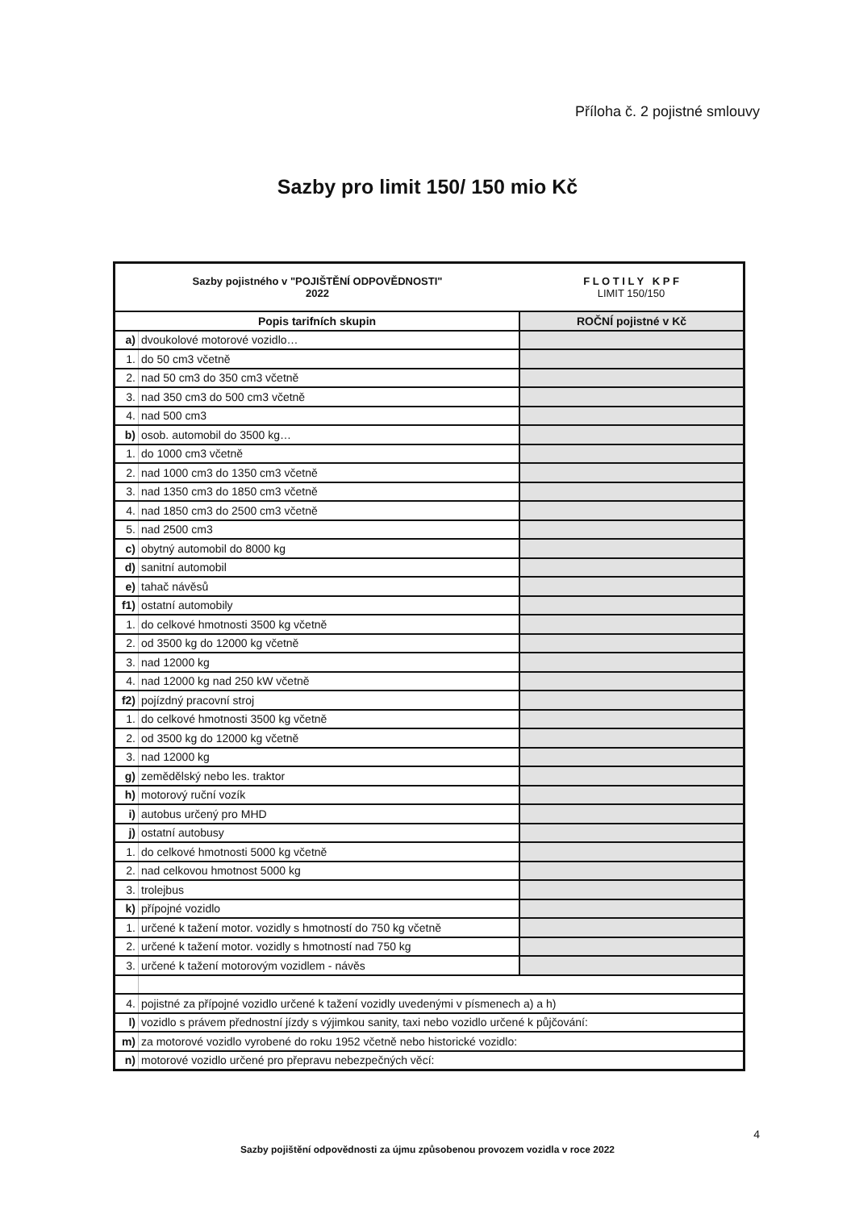Příloha č. 2 pojistné smlouvy
Sazby pro limit 150/ 150 mio Kč
| Sazby pojistného v "POJIŠTĚNÍ ODPOVĚDNOSTI" 2022 | | F L O T I L Y K P F LIMIT 150/150 |
| Popis tarifních skupin | | ROČNÍ pojistné v Kč |
| a) | dvoukolové motorové vozidlo… | |
| 1. | do 50 cm3 včetně | |
| 2. | nad 50 cm3 do 350 cm3 včetně | |
| 3. | nad 350 cm3 do 500 cm3 včetně | |
| 4. | nad 500 cm3 | |
| b) | osob. automobil do 3500 kg… | |
| 1. | do 1000 cm3 včetně | |
| 2. | nad 1000 cm3 do 1350 cm3 včetně | |
| 3. | nad 1350 cm3 do 1850 cm3 včetně | |
| 4. | nad 1850 cm3 do 2500 cm3 včetně | |
| 5. | nad 2500 cm3 | |
| c) | obytný automobil do 8000 kg | |
| d) | sanitní automobil | |
| e) | tahač návěsů | |
| f1) | ostatní automobily | |
| 1. | do celkové hmotnosti 3500 kg včetně | |
| 2. | od 3500 kg do 12000 kg včetně | |
| 3. | nad 12000 kg | |
| 4. | nad 12000 kg nad 250 kW včetně | |
| f2) | pojízdný pracovní stroj | |
| 1. | do celkové hmotnosti 3500 kg včetně | |
| 2. | od 3500 kg do 12000 kg včetně | |
| 3. | nad 12000 kg | |
| g) | zemědělský nebo les. traktor | |
| h) | motorový ruční vozík | |
| i) | autobus určený pro MHD | |
| j) | ostatní autobusy | |
| 1. | do celkové hmotnosti 5000 kg včetně | |
| 2. | nad celkovou hmotnost 5000 kg | |
| 3. | trolejbus | |
| k) | přípojné vozidlo | |
| 1. | určené k tažení motor. vozidly s hmotností do 750 kg včetně | |
| 2. | určené k tažení motor. vozidly s hmotností nad 750 kg | |
| 3. | určené k tažení motorovým vozidlem - návěs | |
| 4. | pojistné za přípojné vozidlo určené k tažení vozidly uvedenými v písmenech a) a h) | |
| l) | vozidlo s právem přednostní jízdy s výjimkou sanity, taxi nebo vozidlo určené k půjčování: | |
| m) | za motorové vozidlo vyrobené do roku 1952 včetně nebo historické vozidlo: | |
| n) | motorové vozidlo určené pro přepravu nebezpečných věcí: | |
4
Sazby pojištění odpovědnosti za újmu způsobenou provozem vozidla v roce 2022